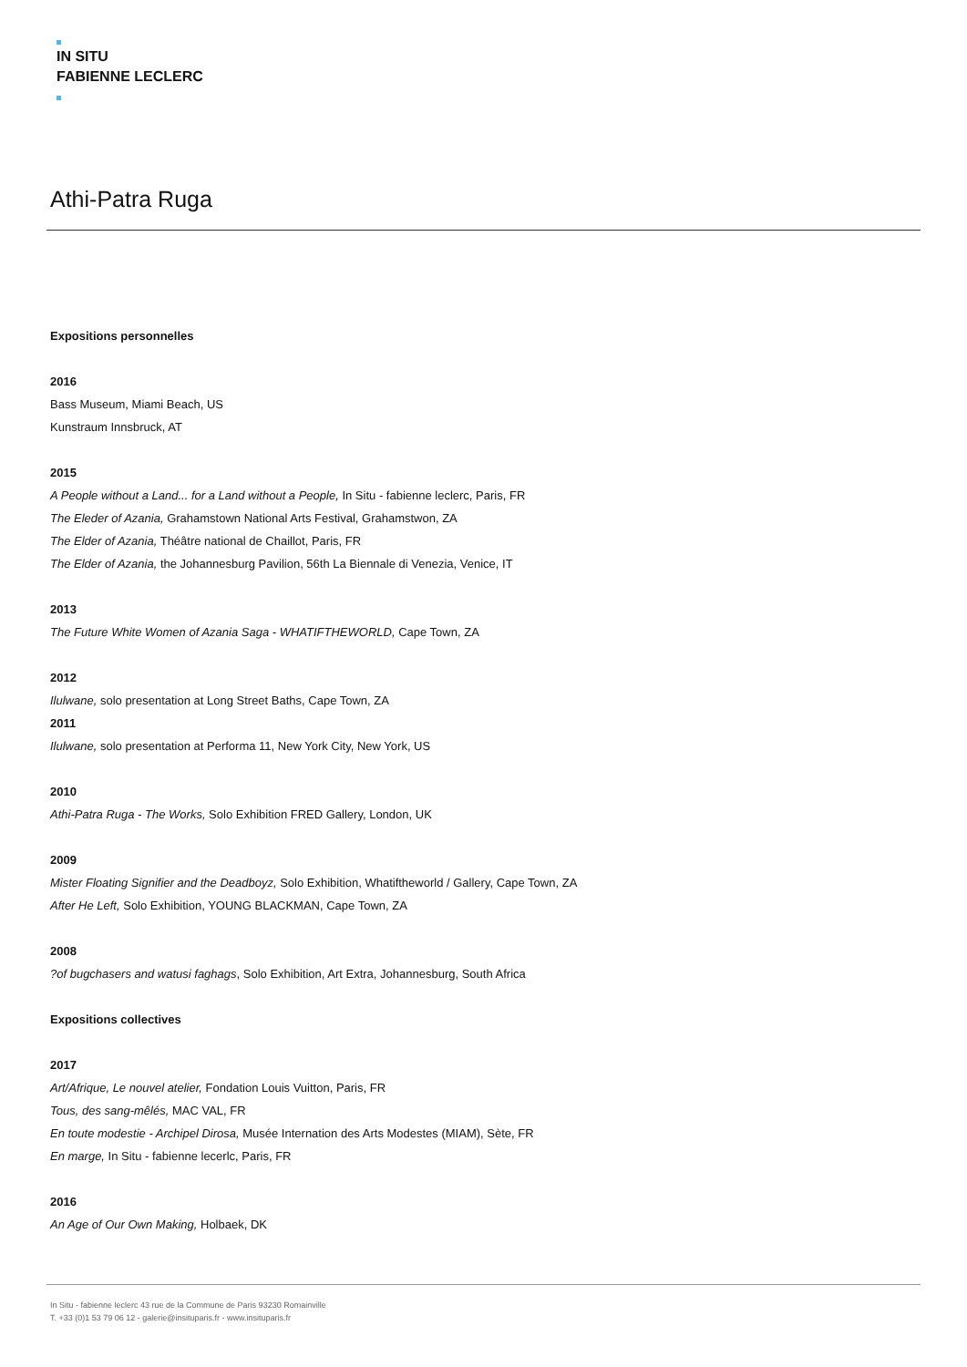IN SITU
FABIENNE LECLERC
Athi-Patra Ruga
Expositions personnelles
2016
Bass Museum, Miami Beach, US
Kunstraum Innsbruck, AT
2015
A People without a Land... for a Land without a People, In Situ - fabienne leclerc, Paris, FR
The Eleder of Azania, Grahamstown National Arts Festival, Grahamstwon, ZA
The Elder of Azania, Théâtre national de Chaillot, Paris, FR
The Elder of Azania, the Johannesburg Pavilion, 56th La Biennale di Venezia, Venice, IT
2013
The Future White Women of Azania Saga - WHATIFTHEWORLD, Cape Town, ZA
2012
Ilulwane, solo presentation at Long Street Baths, Cape Town, ZA
2011
Ilulwane, solo presentation at Performa 11, New York City, New York, US
2010
Athi-Patra Ruga - The Works, Solo Exhibition FRED Gallery, London, UK
2009
Mister Floating Signifier and the Deadboyz, Solo Exhibition, Whatiftheworld / Gallery, Cape Town, ZA
After He Left, Solo Exhibition, YOUNG BLACKMAN, Cape Town, ZA
2008
?of bugchasers and watusi faghags, Solo Exhibition, Art Extra, Johannesburg, South Africa
Expositions collectives
2017
Art/Afrique, Le nouvel atelier, Fondation Louis Vuitton, Paris, FR
Tous, des sang-mêlés, MAC VAL, FR
En toute modestie - Archipel Dirosa, Musée Internation des Arts Modestes (MIAM), Sète, FR
En marge, In Situ - fabienne lecerlc, Paris, FR
2016
An Age of Our Own Making, Holbaek, DK
In Situ - fabienne leclerc 43 rue de la Commune de Paris 93230 Romainville
T. +33 (0)1 53 79 06 12 - galerie@insituparis.fr - www.insituparis.fr